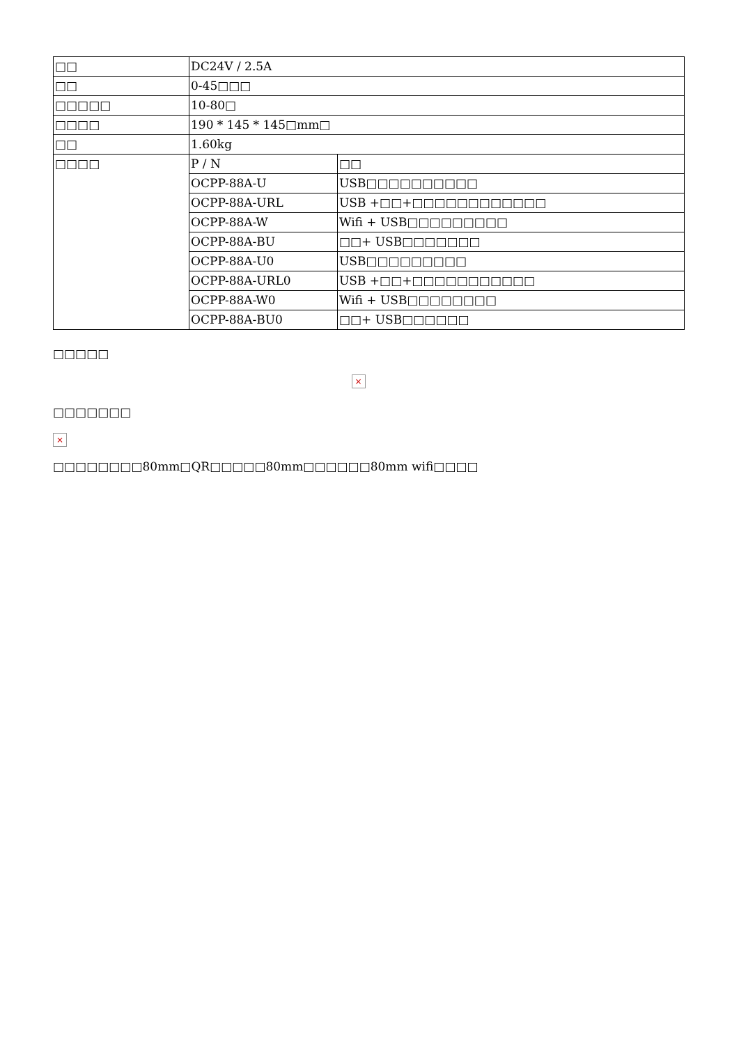| □□ | DC24V / 2.5A | |
| □□ | 0-45□□□ | |
| □□□□□ | 10-80□ | |
| □□□□ | 190 * 145 * 145□mm□ | |
| □□ | 1.60kg | |
| □□□□ | P / N | □□ |
| | OCPP-88A-U | USB□□□□□□□□□□ |
| | OCPP-88A-URL | USB +□□+□□□□□□□□□□□□ |
| | OCPP-88A-W | Wifi + USB□□□□□□□□□ |
| | OCPP-88A-BU | □□+ USB□□□□□□□ |
| | OCPP-88A-U0 | USB□□□□□□□□□ |
| | OCPP-88A-URL0 | USB +□□+□□□□□□□□□□□ |
| | OCPP-88A-W0 | Wifi + USB□□□□□□□□ |
| | OCPP-88A-BU0 | □□+ USB□□□□□□ |
□□□□□
×
□□□□□□□
×
□□□□□□□□80mm□QR□□□□□80mm□□□□□□80mm wifi□□□□